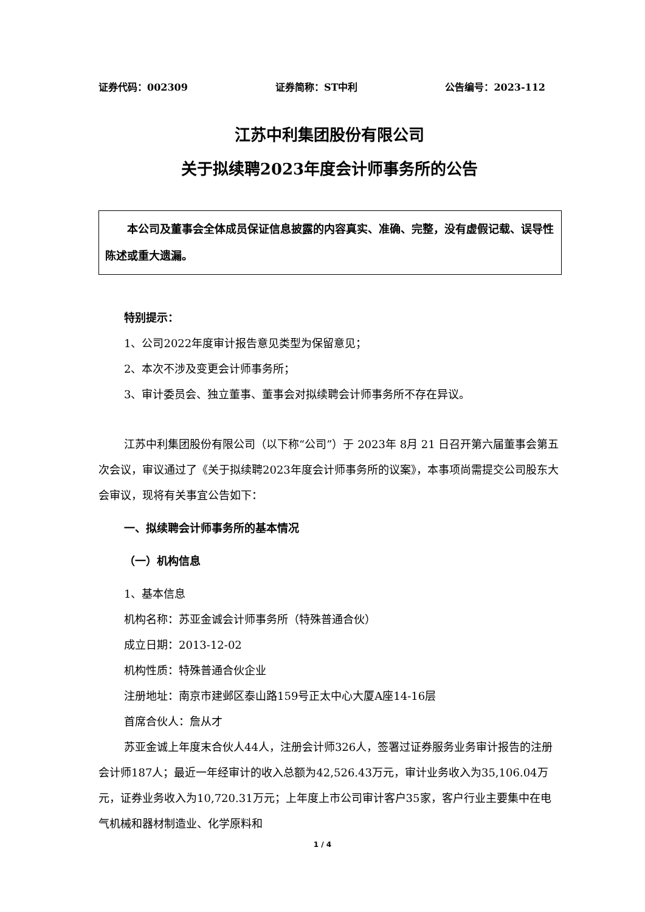证券代码：002309 证券简称：ST中利 公告编号：2023-112
江苏中利集团股份有限公司
关于拟续聘2023年度会计师事务所的公告
　　本公司及董事会全体成员保证信息披露的内容真实、准确、完整，没有虚假记载、误导性陈述或重大遗漏。
特别提示：
1、公司2022年度审计报告意见类型为保留意见；
2、本次不涉及变更会计师事务所；
3、审计委员会、独立董事、董事会对拟续聘会计师事务所不存在异议。
江苏中利集团股份有限公司（以下称“公司”）于 2023年 8月 21 日召开第六届董事会第五次会议，审议通过了《关于拟续聘2023年度会计师事务所的议案》，本事项尚需提交公司股东大会审议，现将有关事宜公告如下：
一、拟续聘会计师事务所的基本情况
（一）机构信息
1、基本信息
机构名称：苏亚金诚会计师事务所（特殊普通合伙）
成立日期：2013-12-02
机构性质：特殊普通合伙企业
注册地址：南京市建邺区泰山路159号正太中心大厦A座14-16层
首席合伙人：詹从才
苏亚金诚上年度末合伙人44人，注册会计师326人，签署过证券服务业务审计报告的注册会计师187人；最近一年经审计的收入总额为42,526.43万元，审计业务收入为35,106.04万元，证券业务收入为10,720.31万元；上年度上市公司审计客户35家，客户行业主要集中在电气机械和器材制造业、化学原料和
1 / 4